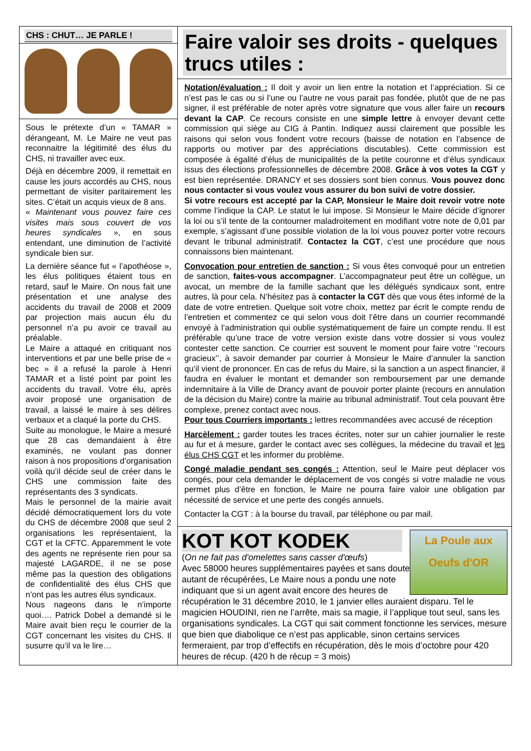CHS : CHUT… JE PARLE !
Sous le prétexte d’un « TAMAR » dérangeant, M. Le Maire ne veut pas reconnaitre la légitimité des élus du CHS, ni travailler avec eux.
Déjà en décembre 2009, il remettait en cause les jours accordés au CHS, nous permettant de visiter paritairement les sites. C’était un acquis vieux de 8 ans.
« Maintenant vous pouvez faire ces visites mais sous couvert de vos heures syndicales », en sous entendant, une diminution de l’activité syndicale bien sur.
La dernière séance fut « l’apothéose », les élus politiques étaient tous en retard, sauf le Maire. On nous fait une présentation et une analyse des accidents du travail de 2008 et 2009 par projection mais aucun élu du personnel n’a pu avoir ce travail au préalable.
Le Maire a attaqué en critiquant nos interventions et par une belle prise de « bec » il a refusé la parole à Henri TAMAR et a listé point par point les accidents du travail. Votre élu, après avoir proposé une organisation de travail, a laissé le maire à ses délires verbaux et a claqué la porte du CHS.
Suite au monologue, le Maire a mesuré que 28 cas demandaient à être examinés, ne voulant pas donner raison à nos propositions d’organisation voilà qu’il décide seul de créer dans le CHS une commission faite des représentants des 3 syndicats.
Mais le personnel de la mairie avait décidé démocratiquement lors du vote du CHS de décembre 2008 que seul 2 organisations les représentaient, la CGT et la CFTC. Apparemment le vote des agents ne représente rien pour sa majesté LAGARDE, il ne se pose même pas la question des obligations de confidentialité des élus CHS que n’ont pas les autres élus syndicaux.
Nous nageons dans le n’importe quoi…. Patrick Dobel a demandé si le Maire avait bien reçu le courrier de la CGT concernant les visites du CHS. Il susurre qu’il va le lire…
Faire valoir ses droits - quelques trucs utiles :
Notation/évaluation : Il doit y avoir un lien entre la notation et l’appréciation. Si ce n’est pas le cas ou si l’une ou l’autre ne vous parait pas fondée, plutôt que de ne pas signer, il est préférable de noter après votre signature que vous aller faire un recours devant la CAP. Ce recours consiste en une simple lettre à envoyer devant cette commission qui siège au CIG à Pantin. Indiquez aussi clairement que possible les raisons qui selon vous fondent votre recours (baisse de notation en l’absence de rapports ou motiver par des appréciations discutables). Cette commission est composée à égalité d’élus de municipalités de la petite couronne et d’élus syndicaux issus des élections professionnelles de décembre 2008. Grâce à vos votes la CGT y est bien représentée. DRANCY et ses dossiers sont bien connus. Vous pouvez donc nous contacter si vous voulez vous assurer du bon suivi de votre dossier.
Si votre recours est accepté par la CAP, Monsieur le Maire doit revoir votre note comme l’indique la CAP. Le statut le lui impose. Si Monsieur le Maire décide d’ignorer la loi ou s’il tente de la contourner maladroitement en modifiant votre note de 0,01 par exemple, s’agissant d’une possible violation de la loi vous pouvez porter votre recours devant le tribunal administratif. Contactez la CGT, c’est une procédure que nous connaissons bien maintenant.
Convocation pour entretien de sanction : Si vous êtes convoqué pour un entretien de sanction, faites-vous accompagner. L’accompagnateur peut être un collègue, un avocat, un membre de la famille sachant que les délégués syndicaux sont, entre autres, là pour cela. N’hésitez pas à contacter la CGT dès que vous êtes informé de la date de votre entretien. Quelque soit votre choix, mettez par écrit le compte rendu de l’entretien et commentez ce qui selon vous doit l’être dans un courrier recommandé envoyé à l’administration qui oublie systématiquement de faire un compte rendu. Il est préférable qu’une trace de votre version existe dans votre dossier si vous voulez contester cette sanction. Ce courrier est souvent le moment pour faire votre ‘’recours gracieux’’, à savoir demander par courrier à Monsieur le Maire d’annuler la sanction qu’il vient de prononcer. En cas de refus du Maire, si la sanction a un aspect financier, il faudra en évaluer le montant et demander son remboursement par une demande indemnitaire à la Ville de Drancy avant de pouvoir porter plainte (recours en annulation de la décision du Maire) contre la mairie au tribunal administratif. Tout cela pouvant être complexe, prenez contact avec nous.
Pour tous Courriers importants : lettres recommandées avec accusé de réception
Harcèlement : garder toutes les traces écrites, noter sur un cahier journalier le reste au fur et à mesure, garder le contact avec ses collègues, la médecine du travail et les élus CHS CGT et les informer du problème.
Congé maladie pendant ses congés : Attention, seul le Maire peut déplacer vos congés, pour cela demander le déplacement de vos congés si votre maladie ne vous permet plus d’être en fonction, le Maire ne pourra faire valoir une obligation par nécessité de service et une perte des congés annuels.
Contacter la CGT : à la bourse du travail, par téléphone ou par mail.
La Poule aux
Oeufs d'OR
KOT KOT KODEK
(On ne fait pas d'omelettes sans casser d'œufs)
Avec 58000 heures supplémentaires payées et sans doute autant de récupérées, Le Maire nous a pondu une note indiquant que si un agent avait encore des heures de récupération le 31 décembre 2010, le 1 janvier elles auraient disparu. Tel le magicien HOUDINI, rien ne l’arrête, mais sa magie, il l’applique tout seul, sans les organisations syndicales. La CGT qui sait comment fonctionne les services, mesure que bien que diabolique ce n’est pas applicable, sinon certains services fermeraient, par trop d’effectifs en récupération, dès le mois d’octobre pour 420 heures de récup. (420 h de récup = 3 mois)